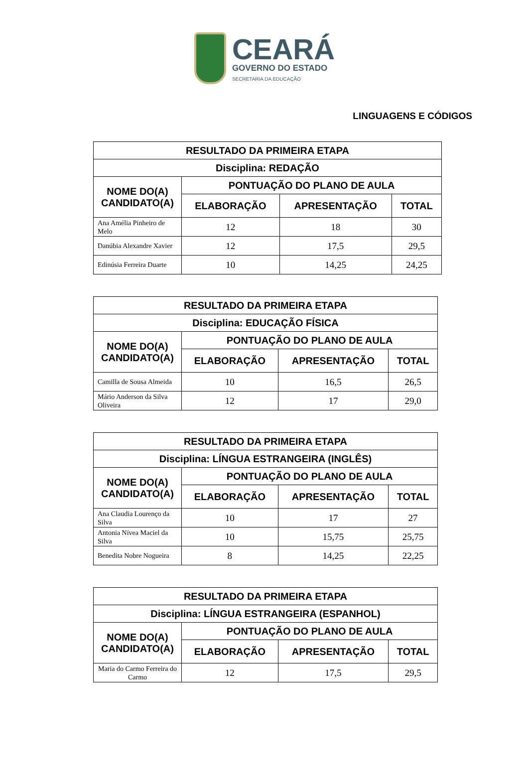CEARÁ
GOVERNO DO ESTADO
SECRETARIA DA EDUCAÇÃO
LINGUAGENS E CÓDIGOS
| RESULTADO DA PRIMEIRA ETAPA | | | |
| --- | --- | --- | --- |
| Disciplina: REDAÇÃO | | | |
| NOME DO(A) CANDIDATO(A) | PONTUAÇÃO DO PLANO DE AULA | | |
| | ELABORAÇÃO | APRESENTAÇÃO | TOTAL |
| Ana Amélia Pinheiro de Melo | 12 | 18 | 30 |
| Danúbia Alexandre Xavier | 12 | 17,5 | 29,5 |
| Edinúsia Ferreira Duarte | 10 | 14,25 | 24,25 |
| RESULTADO DA PRIMEIRA ETAPA | | | |
| --- | --- | --- | --- |
| Disciplina: EDUCAÇÃO FÍSICA | | | |
| NOME DO(A) CANDIDATO(A) | PONTUAÇÃO DO PLANO DE AULA | | |
| | ELABORAÇÃO | APRESENTAÇÃO | TOTAL |
| Camilla de Sousa Almeida | 10 | 16,5 | 26,5 |
| Mário Anderson da Silva Oliveira | 12 | 17 | 29,0 |
| RESULTADO DA PRIMEIRA ETAPA | | | |
| --- | --- | --- | --- |
| Disciplina: LÍNGUA ESTRANGEIRA (INGLÊS) | | | |
| NOME DO(A) CANDIDATO(A) | PONTUAÇÃO DO PLANO DE AULA | | |
| | ELABORAÇÃO | APRESENTAÇÃO | TOTAL |
| Ana Claudia Lourenço da Silva | 10 | 17 | 27 |
| Antonia Nívea Maciel da Silva | 10 | 15,75 | 25,75 |
| Benedita Nobre Nogueira | 8 | 14,25 | 22,25 |
| RESULTADO DA PRIMEIRA ETAPA | | | |
| --- | --- | --- | --- |
| Disciplina: LÍNGUA ESTRANGEIRA (ESPANHOL) | | | |
| NOME DO(A) CANDIDATO(A) | PONTUAÇÃO DO PLANO DE AULA | | |
| | ELABORAÇÃO | APRESENTAÇÃO | TOTAL |
| Maria do Carmo Ferreira do Carmo | 12 | 17,5 | 29,5 |